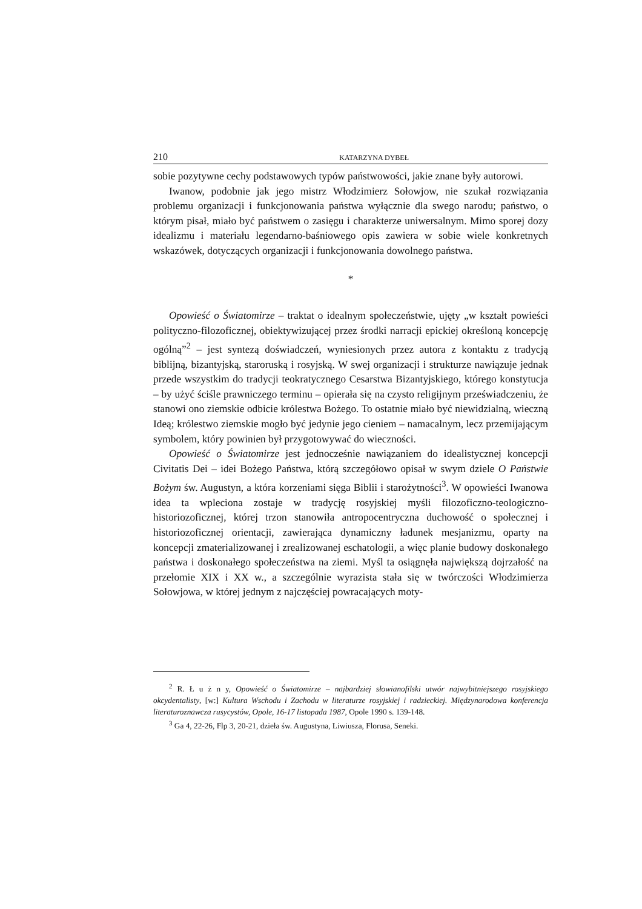210 KATARZYNA DYBEŁ
sobie pozytywne cechy podstawowych typów państwowości, jakie znane były autorowi.
Iwanow, podobnie jak jego mistrz Włodzimierz Sołowjow, nie szukał roz­wiązania problemu organizacji i funkcjonowania państwa wyłącznie dla swego narodu; państwo, o którym pisał, miało być państwem o zasięgu i charakterze uniwersalnym. Mimo sporej dozy idealizmu i materiału legendarno-baśniowego opis zawiera w sobie wiele konkretnych wskazówek, dotyczących organizacji i funkcjonowania dowolnego państwa.
*
Opowieść o Światomirze – traktat o idealnym społeczeństwie, ujęty „w kształt powieści polityczno-filozoficznej, obiektywizującej przez środki narracji epickiej określoną koncepcję ogólną”<sup>2</sup> – jest syntezą doświadczeń, wyniesio­nych przez autora z kontaktu z tradycją biblijną, bizantyjską, staroruską i rosyj­ską. W swej organizacji i strukturze nawiązuje jednak przede wszystkim do tradycji teokratycznego Cesarstwa Bizantyjskiego, którego konstytucja – by użyć ściśle prawniczego terminu – opierała się na czysto religijnym przeświad­czeniu, że stanowi ono ziemskie odbicie królestwa Bożego. To ostatnie miało być niewidzialną, wieczną Ideą; królestwo ziemskie mogło być jedynie jego cieniem – namacalnym, lecz przemijającym symbolem, który powinien był przygotowywać do wieczności.
Opowieść o Światomirze jest jednocześnie nawiązaniem do idealistycznej koncepcji Civitatis Dei – idei Bożego Państwa, którą szczegółowo opisał w swym dziele O Państwie Bożym św. Augustyn, a która korzeniami sięga Biblii i starożytności<sup>3</sup>. W opowieści Iwanowa idea ta wpleciona zostaje w tradycję rosyjskiej myśli filozoficzno-teologiczno-historiozoficznej, której trzon stano­wiła antropocentryczna duchowość o społecznej i historiozoficznej orientacji, zawierająca dynamiczny ładunek mesjanizmu, oparty na koncepcji zmaterializo­wanej i zrealizowanej eschatologii, a więc planie budowy doskonałego państwa i doskonałego społeczeństwa na ziemi. Myśl ta osiągnęła największą dojrzałość na przełomie XIX i XX w., a szczególnie wyrazista stała się w twórczości Włodzimierza Sołowjowa, w której jednym z najczęściej powracających moty-
<sup>2</sup> R. Ł u ż n y, Opowieść o Światomirze – najbardziej słowianofilski utwór najwybitniejszego rosyjskiego okcydentalisty, [w:] Kultura Wschodu i Zachodu w literaturze rosyjskiej i radzieckiej. Międzynarodowa konferencja literaturoznawcza rusycystów, Opole, 16-17 listopada 1987, Opole 1990 s. 139-148.
<sup>3</sup> Ga 4, 22-26, Flp 3, 20-21, dzieła św. Augustyna, Liwiusza, Florusa, Seneki.